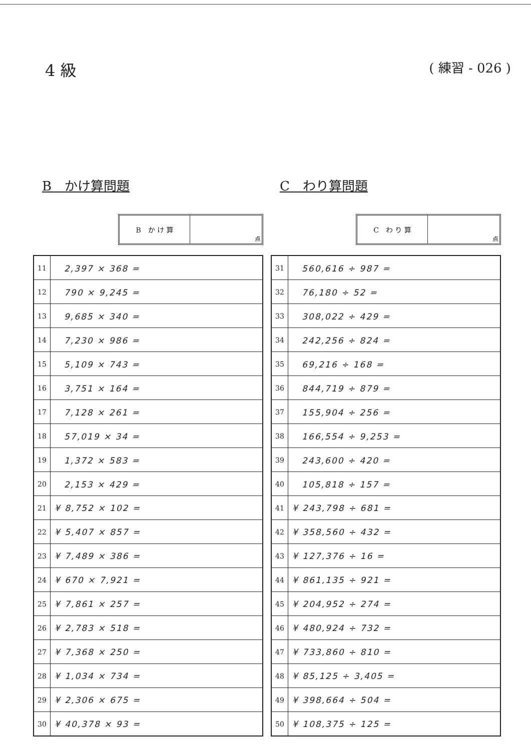4 級 ( 練習 - 026 )
B　かけ算問題
B　か け 算
点
| 11 | 2,397 × 368 = |
| 12 | 790 × 9,245 = |
| 13 | 9,685 × 340 = |
| 14 | 7,230 × 986 = |
| 15 | 5,109 × 743 = |
| 16 | 3,751 × 164 = |
| 17 | 7,128 × 261 = |
| 18 | 57,019 × 34 = |
| 19 | 1,372 × 583 = |
| 20 | 2,153 × 429 = |
| 21 | ¥ 8,752 × 102 = |
| 22 | ¥ 5,407 × 857 = |
| 23 | ¥ 7,489 × 386 = |
| 24 | ¥ 670 × 7,921 = |
| 25 | ¥ 7,861 × 257 = |
| 26 | ¥ 2,783 × 518 = |
| 27 | ¥ 7,368 × 250 = |
| 28 | ¥ 1,034 × 734 = |
| 29 | ¥ 2,306 × 675 = |
| 30 | ¥ 40,378 × 93 = |
C　わり算問題
C　わ り 算
点
| 31 | 560,616 ÷ 987 = |
| 32 | 76,180 ÷ 52 = |
| 33 | 308,022 ÷ 429 = |
| 34 | 242,256 ÷ 824 = |
| 35 | 69,216 ÷ 168 = |
| 36 | 844,719 ÷ 879 = |
| 37 | 155,904 ÷ 256 = |
| 38 | 166,554 ÷ 9,253 = |
| 39 | 243,600 ÷ 420 = |
| 40 | 105,818 ÷ 157 = |
| 41 | ¥ 243,798 ÷ 681 = |
| 42 | ¥ 358,560 ÷ 432 = |
| 43 | ¥ 127,376 ÷ 16 = |
| 44 | ¥ 861,135 ÷ 921 = |
| 45 | ¥ 204,952 ÷ 274 = |
| 46 | ¥ 480,924 ÷ 732 = |
| 47 | ¥ 733,860 ÷ 810 = |
| 48 | ¥ 85,125 ÷ 3,405 = |
| 49 | ¥ 398,664 ÷ 504 = |
| 50 | ¥ 108,375 ÷ 125 = |